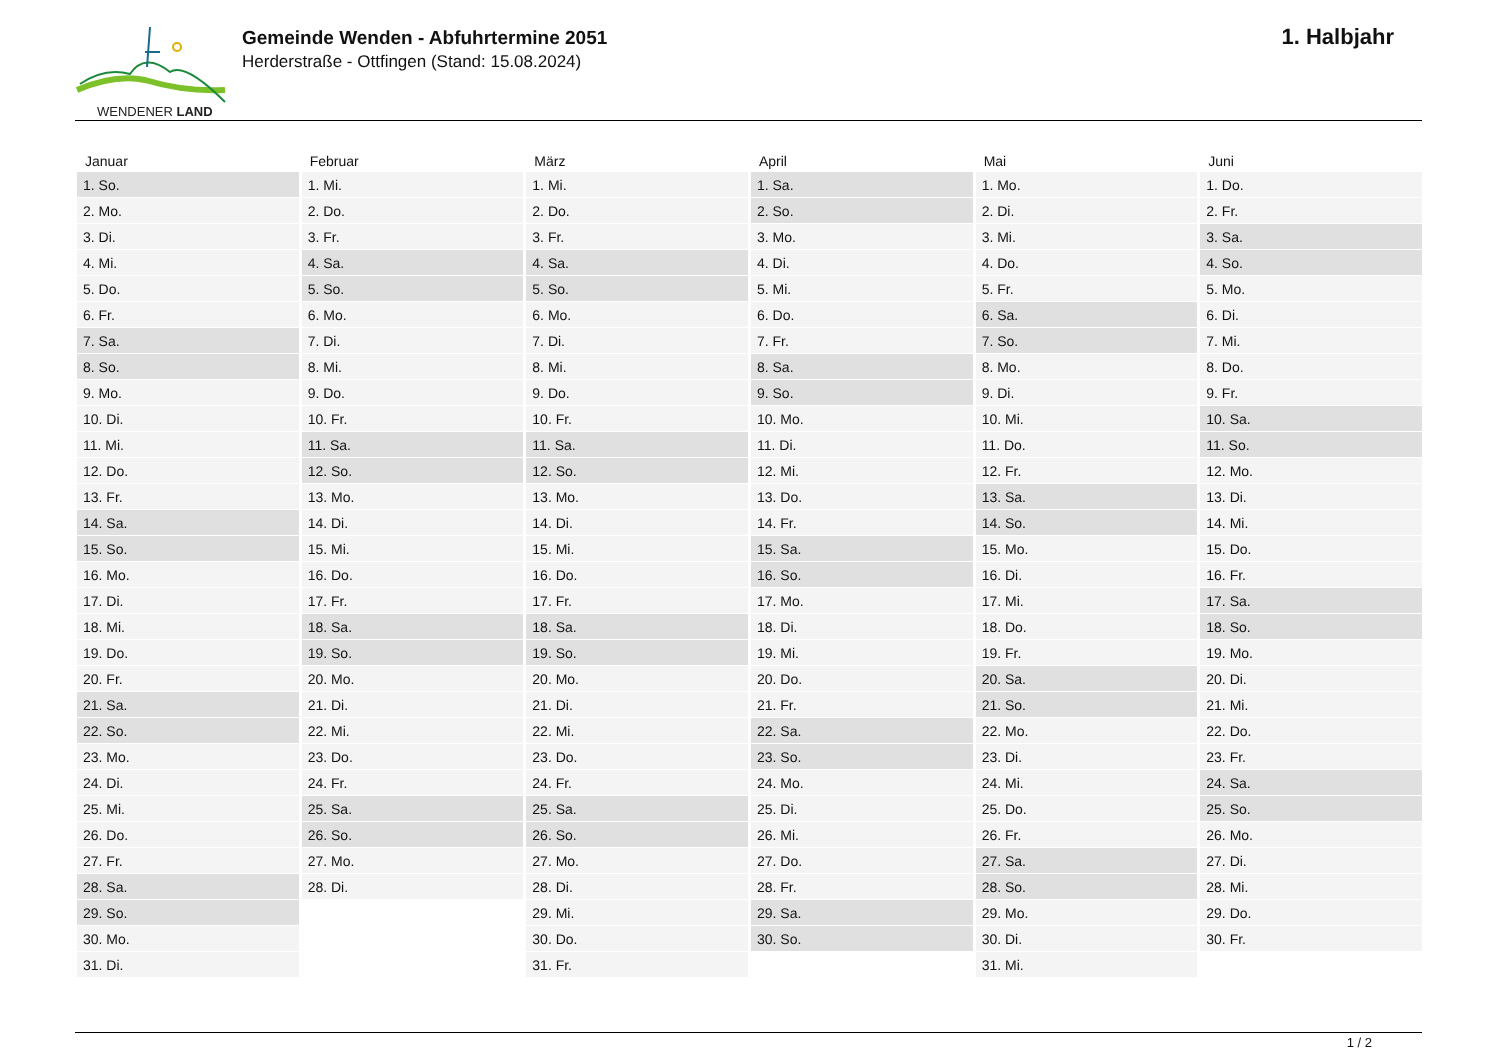WENDENER LAND
Gemeinde Wenden - Abfuhrtermine 2051
Herderstraße - Ottfingen (Stand: 15.08.2024)
1. Halbjahr
| Januar | Februar | März | April | Mai | Juni |
| --- | --- | --- | --- | --- | --- |
| 1. So. | 1. Mi. | 1. Mi. | 1. Sa. | 1. Mo. | 1. Do. |
| 2. Mo. | 2. Do. | 2. Do. | 2. So. | 2. Di. | 2. Fr. |
| 3. Di. | 3. Fr. | 3. Fr. | 3. Mo. | 3. Mi. | 3. Sa. |
| 4. Mi. | 4. Sa. | 4. Sa. | 4. Di. | 4. Do. | 4. So. |
| 5. Do. | 5. So. | 5. So. | 5. Mi. | 5. Fr. | 5. Mo. |
| 6. Fr. | 6. Mo. | 6. Mo. | 6. Do. | 6. Sa. | 6. Di. |
| 7. Sa. | 7. Di. | 7. Di. | 7. Fr. | 7. So. | 7. Mi. |
| 8. So. | 8. Mi. | 8. Mi. | 8. Sa. | 8. Mo. | 8. Do. |
| 9. Mo. | 9. Do. | 9. Do. | 9. So. | 9. Di. | 9. Fr. |
| 10. Di. | 10. Fr. | 10. Fr. | 10. Mo. | 10. Mi. | 10. Sa. |
| 11. Mi. | 11. Sa. | 11. Sa. | 11. Di. | 11. Do. | 11. So. |
| 12. Do. | 12. So. | 12. So. | 12. Mi. | 12. Fr. | 12. Mo. |
| 13. Fr. | 13. Mo. | 13. Mo. | 13. Do. | 13. Sa. | 13. Di. |
| 14. Sa. | 14. Di. | 14. Di. | 14. Fr. | 14. So. | 14. Mi. |
| 15. So. | 15. Mi. | 15. Mi. | 15. Sa. | 15. Mo. | 15. Do. |
| 16. Mo. | 16. Do. | 16. Do. | 16. So. | 16. Di. | 16. Fr. |
| 17. Di. | 17. Fr. | 17. Fr. | 17. Mo. | 17. Mi. | 17. Sa. |
| 18. Mi. | 18. Sa. | 18. Sa. | 18. Di. | 18. Do. | 18. So. |
| 19. Do. | 19. So. | 19. So. | 19. Mi. | 19. Fr. | 19. Mo. |
| 20. Fr. | 20. Mo. | 20. Mo. | 20. Do. | 20. Sa. | 20. Di. |
| 21. Sa. | 21. Di. | 21. Di. | 21. Fr. | 21. So. | 21. Mi. |
| 22. So. | 22. Mi. | 22. Mi. | 22. Sa. | 22. Mo. | 22. Do. |
| 23. Mo. | 23. Do. | 23. Do. | 23. So. | 23. Di. | 23. Fr. |
| 24. Di. | 24. Fr. | 24. Fr. | 24. Mo. | 24. Mi. | 24. Sa. |
| 25. Mi. | 25. Sa. | 25. Sa. | 25. Di. | 25. Do. | 25. So. |
| 26. Do. | 26. So. | 26. So. | 26. Mi. | 26. Fr. | 26. Mo. |
| 27. Fr. | 27. Mo. | 27. Mo. | 27. Do. | 27. Sa. | 27. Di. |
| 28. Sa. | 28. Di. | 28. Di. | 28. Fr. | 28. So. | 28. Mi. |
| 29. So. | | 29. Mi. | 29. Sa. | 29. Mo. | 29. Do. |
| 30. Mo. | | 30. Do. | 30. So. | 30. Di. | 30. Fr. |
| 31. Di. | | 31. Fr. | | 31. Mi. | |
1 / 2